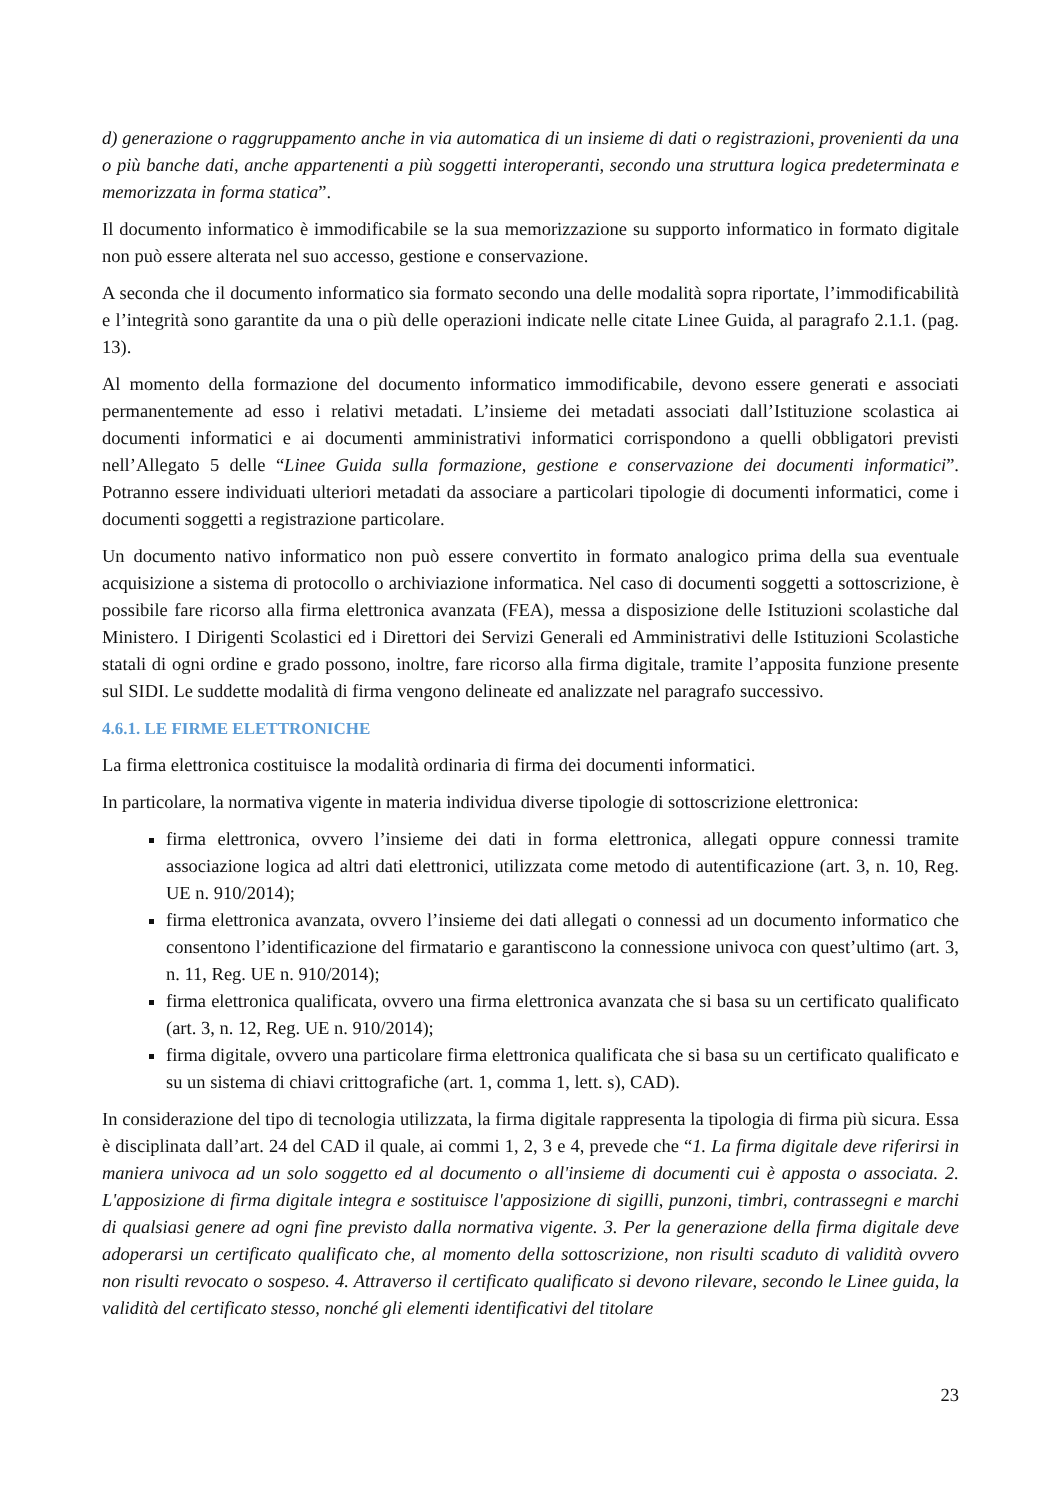d) generazione o raggruppamento anche in via automatica di un insieme di dati o registrazioni, provenienti da una o più banche dati, anche appartenenti a più soggetti interoperanti, secondo una struttura logica predeterminata e memorizzata in forma statica”.
Il documento informatico è immodificabile se la sua memorizzazione su supporto informatico in formato digitale non può essere alterata nel suo accesso, gestione e conservazione.
A seconda che il documento informatico sia formato secondo una delle modalità sopra riportate, l’immodificabilità e l’integrità sono garantite da una o più delle operazioni indicate nelle citate Linee Guida, al paragrafo 2.1.1. (pag. 13).
Al momento della formazione del documento informatico immodificabile, devono essere generati e associati permanentemente ad esso i relativi metadati. L’insieme dei metadati associati dall’Istituzione scolastica ai documenti informatici e ai documenti amministrativi informatici corrispondono a quelli obbligatori previsti nell’Allegato 5 delle “Linee Guida sulla formazione, gestione e conservazione dei documenti informatici”. Potranno essere individuati ulteriori metadati da associare a particolari tipologie di documenti informatici, come i documenti soggetti a registrazione particolare.
Un documento nativo informatico non può essere convertito in formato analogico prima della sua eventuale acquisizione a sistema di protocollo o archiviazione informatica. Nel caso di documenti soggetti a sottoscrizione, è possibile fare ricorso alla firma elettronica avanzata (FEA), messa a disposizione delle Istituzioni scolastiche dal Ministero. I Dirigenti Scolastici ed i Direttori dei Servizi Generali ed Amministrativi delle Istituzioni Scolastiche statali di ogni ordine e grado possono, inoltre, fare ricorso alla firma digitale, tramite l’apposita funzione presente sul SIDI. Le suddette modalità di firma vengono delineate ed analizzate nel paragrafo successivo.
4.6.1. LE FIRME ELETTRONICHE
La firma elettronica costituisce la modalità ordinaria di firma dei documenti informatici.
In particolare, la normativa vigente in materia individua diverse tipologie di sottoscrizione elettronica:
firma elettronica, ovvero l’insieme dei dati in forma elettronica, allegati oppure connessi tramite associazione logica ad altri dati elettronici, utilizzata come metodo di autentificazione (art. 3, n. 10, Reg. UE n. 910/2014);
firma elettronica avanzata, ovvero l’insieme dei dati allegati o connessi ad un documento informatico che consentono l’identificazione del firmatario e garantiscono la connessione univoca con quest’ultimo (art. 3, n. 11, Reg. UE n. 910/2014);
firma elettronica qualificata, ovvero una firma elettronica avanzata che si basa su un certificato qualificato (art. 3, n. 12, Reg. UE n. 910/2014);
firma digitale, ovvero una particolare firma elettronica qualificata che si basa su un certificato qualificato e su un sistema di chiavi crittografiche (art. 1, comma 1, lett. s), CAD).
In considerazione del tipo di tecnologia utilizzata, la firma digitale rappresenta la tipologia di firma più sicura. Essa è disciplinata dall’art. 24 del CAD il quale, ai commi 1, 2, 3 e 4, prevede che “1. La firma digitale deve riferirsi in maniera univoca ad un solo soggetto ed al documento o all'insieme di documenti cui è apposta o associata. 2. L'apposizione di firma digitale integra e sostituisce l'apposizione di sigilli, punzoni, timbri, contrassegni e marchi di qualsiasi genere ad ogni fine previsto dalla normativa vigente. 3. Per la generazione della firma digitale deve adoperarsi un certificato qualificato che, al momento della sottoscrizione, non risulti scaduto di validità ovvero non risulti revocato o sospeso. 4. Attraverso il certificato qualificato si devono rilevare, secondo le Linee guida, la validità del certificato stesso, nonché gli elementi identificativi del titolare
23